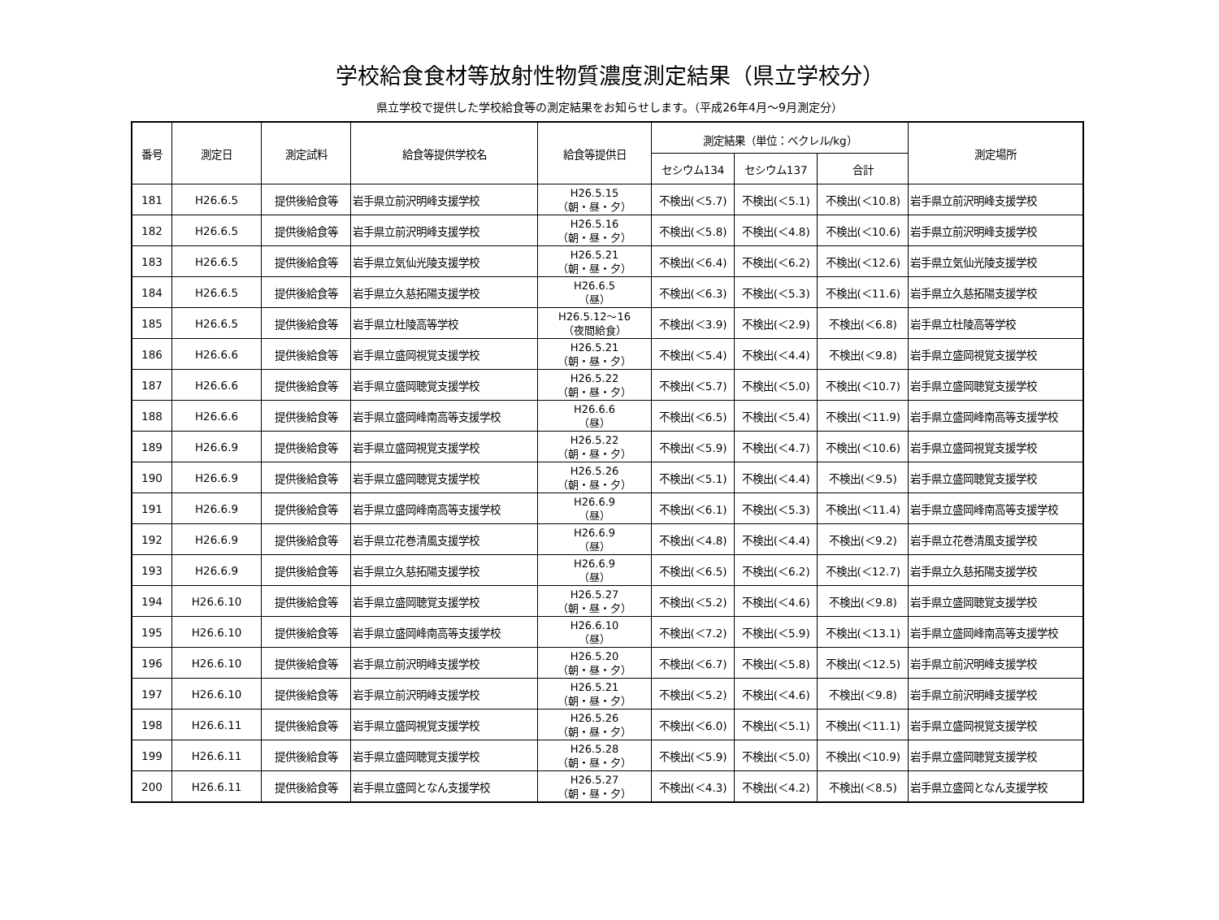学校給食食材等放射性物質濃度測定結果（県立学校分）
県立学校で提供した学校給食等の測定結果をお知らせします。（平成26年4月～9月測定分）
| 番号 | 測定日 | 測定試料 | 給食等提供学校名 | 給食等提供日 | 測定結果（単位：ベクレル/kg） | | | 測定場所 |
| --- | --- | --- | --- | --- | --- | --- | --- | --- |
| | | | | | セシウム134 | セシウム137 | 合計 | |
| 181 | H26.6.5 | 提供後給食等 | 岩手県立前沢明峰支援学校 | H26.5.15 （朝・昼・夕） | 不検出(＜5.7) | 不検出(＜5.1) | 不検出(＜10.8) | 岩手県立前沢明峰支援学校 |
| 182 | H26.6.5 | 提供後給食等 | 岩手県立前沢明峰支援学校 | H26.5.16 （朝・昼・夕） | 不検出(＜5.8) | 不検出(＜4.8) | 不検出(＜10.6) | 岩手県立前沢明峰支援学校 |
| 183 | H26.6.5 | 提供後給食等 | 岩手県立気仙光陵支援学校 | H26.5.21 （朝・昼・夕） | 不検出(＜6.4) | 不検出(＜6.2) | 不検出(＜12.6) | 岩手県立気仙光陵支援学校 |
| 184 | H26.6.5 | 提供後給食等 | 岩手県立久慈拓陽支援学校 | H26.6.5 （昼） | 不検出(＜6.3) | 不検出(＜5.3) | 不検出(＜11.6) | 岩手県立久慈拓陽支援学校 |
| 185 | H26.6.5 | 提供後給食等 | 岩手県立杜陵高等学校 | H26.5.12～16 （夜間給食） | 不検出(＜3.9) | 不検出(＜2.9) | 不検出(＜6.8) | 岩手県立杜陵高等学校 |
| 186 | H26.6.6 | 提供後給食等 | 岩手県立盛岡視覚支援学校 | H26.5.21 （朝・昼・夕） | 不検出(＜5.4) | 不検出(＜4.4) | 不検出(＜9.8) | 岩手県立盛岡視覚支援学校 |
| 187 | H26.6.6 | 提供後給食等 | 岩手県立盛岡聴覚支援学校 | H26.5.22 （朝・昼・夕） | 不検出(＜5.7) | 不検出(＜5.0) | 不検出(＜10.7) | 岩手県立盛岡聴覚支援学校 |
| 188 | H26.6.6 | 提供後給食等 | 岩手県立盛岡峰南高等支援学校 | H26.6.6 （昼） | 不検出(＜6.5) | 不検出(＜5.4) | 不検出(＜11.9) | 岩手県立盛岡峰南高等支援学校 |
| 189 | H26.6.9 | 提供後給食等 | 岩手県立盛岡視覚支援学校 | H26.5.22 （朝・昼・夕） | 不検出(＜5.9) | 不検出(＜4.7) | 不検出(＜10.6) | 岩手県立盛岡視覚支援学校 |
| 190 | H26.6.9 | 提供後給食等 | 岩手県立盛岡聴覚支援学校 | H26.5.26 （朝・昼・夕） | 不検出(＜5.1) | 不検出(＜4.4) | 不検出(＜9.5) | 岩手県立盛岡聴覚支援学校 |
| 191 | H26.6.9 | 提供後給食等 | 岩手県立盛岡峰南高等支援学校 | H26.6.9 （昼） | 不検出(＜6.1) | 不検出(＜5.3) | 不検出(＜11.4) | 岩手県立盛岡峰南高等支援学校 |
| 192 | H26.6.9 | 提供後給食等 | 岩手県立花巻清風支援学校 | H26.6.9 （昼） | 不検出(＜4.8) | 不検出(＜4.4) | 不検出(＜9.2) | 岩手県立花巻清風支援学校 |
| 193 | H26.6.9 | 提供後給食等 | 岩手県立久慈拓陽支援学校 | H26.6.9 （昼） | 不検出(＜6.5) | 不検出(＜6.2) | 不検出(＜12.7) | 岩手県立久慈拓陽支援学校 |
| 194 | H26.6.10 | 提供後給食等 | 岩手県立盛岡聴覚支援学校 | H26.5.27 （朝・昼・夕） | 不検出(＜5.2) | 不検出(＜4.6) | 不検出(＜9.8) | 岩手県立盛岡聴覚支援学校 |
| 195 | H26.6.10 | 提供後給食等 | 岩手県立盛岡峰南高等支援学校 | H26.6.10 （昼） | 不検出(＜7.2) | 不検出(＜5.9) | 不検出(＜13.1) | 岩手県立盛岡峰南高等支援学校 |
| 196 | H26.6.10 | 提供後給食等 | 岩手県立前沢明峰支援学校 | H26.5.20 （朝・昼・夕） | 不検出(＜6.7) | 不検出(＜5.8) | 不検出(＜12.5) | 岩手県立前沢明峰支援学校 |
| 197 | H26.6.10 | 提供後給食等 | 岩手県立前沢明峰支援学校 | H26.5.21 （朝・昼・夕） | 不検出(＜5.2) | 不検出(＜4.6) | 不検出(＜9.8) | 岩手県立前沢明峰支援学校 |
| 198 | H26.6.11 | 提供後給食等 | 岩手県立盛岡視覚支援学校 | H26.5.26 （朝・昼・夕） | 不検出(＜6.0) | 不検出(＜5.1) | 不検出(＜11.1) | 岩手県立盛岡視覚支援学校 |
| 199 | H26.6.11 | 提供後給食等 | 岩手県立盛岡聴覚支援学校 | H26.5.28 （朝・昼・夕） | 不検出(＜5.9) | 不検出(＜5.0) | 不検出(＜10.9) | 岩手県立盛岡聴覚支援学校 |
| 200 | H26.6.11 | 提供後給食等 | 岩手県立盛岡となん支援学校 | H26.5.27 （朝・昼・夕） | 不検出(＜4.3) | 不検出(＜4.2) | 不検出(＜8.5) | 岩手県立盛岡となん支援学校 |